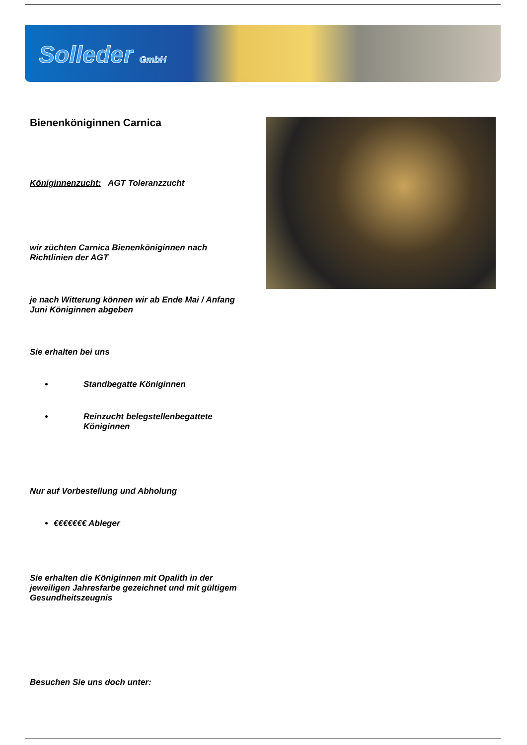Solleder GmbH
Bienenköniginnen Carnica
Königinnenzucht: AGT Toleranzzucht
wir züchten Carnica Bienenköniginnen nach Richtlinien der AGT
je nach Witterung können wir ab Ende Mai / Anfang Juni Königinnen abgeben
Sie erhalten bei uns
Standbegatte Königinnen
Reinzucht belegstellenbegattete Königinnen
Nur auf Vorbestellung und Abholung
€€€€€€€ Ableger
Sie erhalten die Königinnen mit Opalith in der jeweiligen Jahresfarbe gezeichnet und mit gültigem Gesundheitszeugnis
Besuchen Sie uns doch unter: